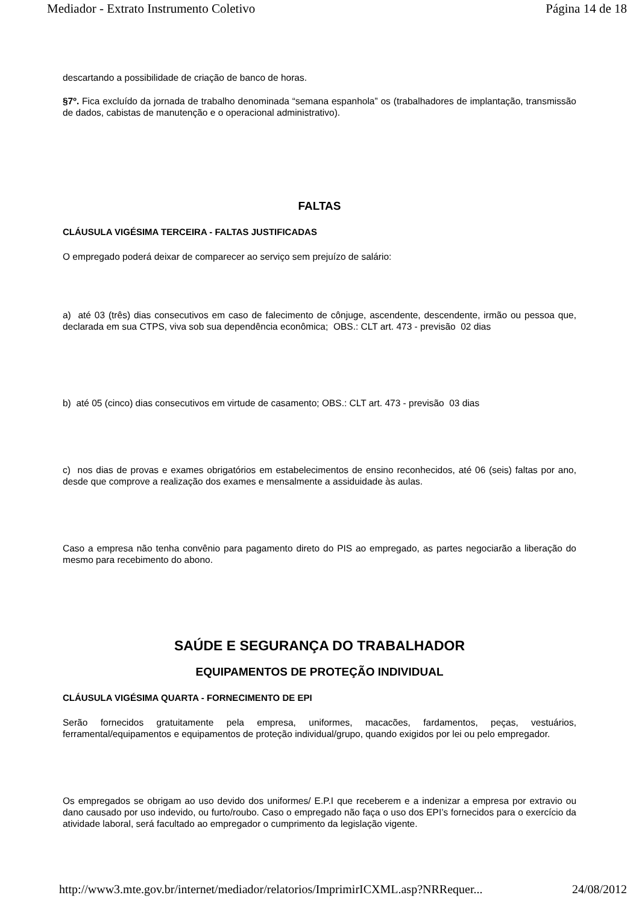Mediador - Extrato Instrumento Coletivo Página 14 de 18
descartando a possibilidade de criação de banco de horas.
§7º. Fica excluído da jornada de trabalho denominada “semana espanhola” os (trabalhadores de implantação, transmissão de dados, cabistas de manutenção e o operacional administrativo).
FALTAS
CLÁUSULA VIGÉSIMA TERCEIRA - FALTAS JUSTIFICADAS
O empregado poderá deixar de comparecer ao serviço sem prejuízo de salário:
a) até 03 (três) dias consecutivos em caso de falecimento de cônjuge, ascendente, descendente, irmão ou pessoa que, declarada em sua CTPS, viva sob sua dependência econômica; OBS.: CLT art. 473 - previsão 02 dias
b) até 05 (cinco) dias consecutivos em virtude de casamento; OBS.: CLT art. 473 - previsão 03 dias
c) nos dias de provas e exames obrigatórios em estabelecimentos de ensino reconhecidos, até 06 (seis) faltas por ano, desde que comprove a realização dos exames e mensalmente a assiduidade às aulas.
Caso a empresa não tenha convênio para pagamento direto do PIS ao empregado, as partes negociarão a liberação do mesmo para recebimento do abono.
SAÚDE E SEGURANÇA DO TRABALHADOR
EQUIPAMENTOS DE PROTEÇÃO INDIVIDUAL
CLÁUSULA VIGÉSIMA QUARTA - FORNECIMENTO DE EPI
Serão fornecidos gratuitamente pela empresa, uniformes, macacões, fardamentos, peças, vestuários, ferramental/equipamentos e equipamentos de proteção individual/grupo, quando exigidos por lei ou pelo empregador.
Os empregados se obrigam ao uso devido dos uniformes/ E.P.I que receberem e a indenizar a empresa por extravio ou dano causado por uso indevido, ou furto/roubo. Caso o empregado não faça o uso dos EPI’s fornecidos para o exercício da atividade laboral, será facultado ao empregador o cumprimento da legislação vigente.
http://www3.mte.gov.br/internet/mediador/relatorios/ImprimirICXML.asp?NRRequer... 24/08/2012